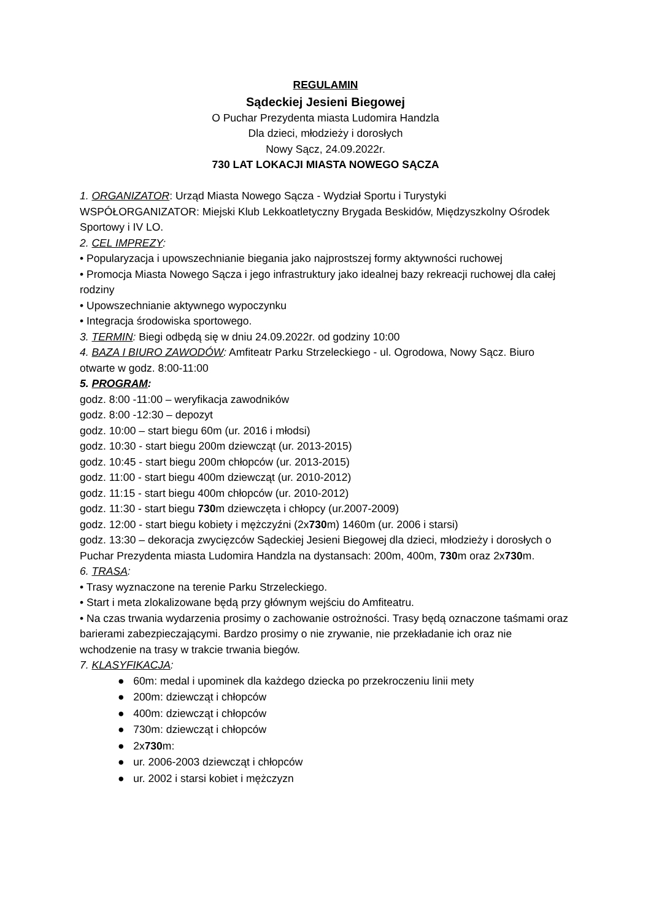REGULAMIN
Sądeckiej Jesieni Biegowej
O Puchar Prezydenta miasta Ludomira Handzla
Dla dzieci, młodzieży i dorosłych
Nowy Sącz, 24.09.2022r.
730 LAT LOKACJI MIASTA NOWEGO SĄCZA
1. ORGANIZATOR: Urząd Miasta Nowego Sącza - Wydział Sportu i Turystyki
WSPÓŁORGANIZATOR: Miejski Klub Lekkoatletyczny Brygada Beskidów, Międzyszkolny Ośrodek Sportowy i IV LO.
2. CEL IMPREZY:
• Popularyzacja i upowszechnianie biegania jako najprostszej formy aktywności ruchowej
• Promocja Miasta Nowego Sącza i jego infrastruktury jako idealnej bazy rekreacji ruchowej dla całej rodziny
• Upowszechnianie aktywnego wypoczynku
• Integracja środowiska sportowego.
3. TERMIN: Biegi odbędą się w dniu 24.09.2022r. od godziny 10:00
4. BAZA I BIURO ZAWODÓW: Amfiteatr Parku Strzeleckiego - ul. Ogrodowa, Nowy Sącz. Biuro otwarte w godz. 8:00-11:00
5. PROGRAM:
godz. 8:00 -11:00 – weryfikacja zawodników
godz. 8:00 -12:30 – depozyt
godz. 10:00 – start biegu 60m (ur. 2016 i młodsi)
godz. 10:30 - start biegu 200m dziewcząt (ur. 2013-2015)
godz. 10:45 - start biegu 200m chłopców (ur. 2013-2015)
godz. 11:00 - start biegu 400m dziewcząt (ur. 2010-2012)
godz. 11:15 - start biegu 400m chłopców (ur. 2010-2012)
godz. 11:30 - start biegu 730m dziewczęta i chłopcy (ur.2007-2009)
godz. 12:00 - start biegu kobiety i mężczyźni (2x730m) 1460m (ur. 2006 i starsi)
godz. 13:30 – dekoracja zwycięzców Sądeckiej Jesieni Biegowej dla dzieci, młodzieży i dorosłych o Puchar Prezydenta miasta Ludomira Handzla na dystansach: 200m, 400m, 730m oraz 2x730m.
6. TRASA:
• Trasy wyznaczone na terenie Parku Strzeleckiego.
• Start i meta zlokalizowane będą przy głównym wejściu do Amfiteatru.
• Na czas trwania wydarzenia prosimy o zachowanie ostrożności. Trasy będą oznaczone taśmami oraz barierami zabezpieczającymi. Bardzo prosimy o nie zrywanie, nie przekładanie ich oraz nie wchodzenie na trasy w trakcie trwania biegów.
7. KLASYFIKACJA:
● 60m: medal i upominek dla każdego dziecka po przekroczeniu linii mety
● 200m: dziewcząt i chłopców
● 400m: dziewcząt i chłopców
● 730m: dziewcząt i chłopców
● 2x730m:
● ur. 2006-2003 dziewcząt i chłopców
● ur. 2002 i starsi kobiet i mężczyzn